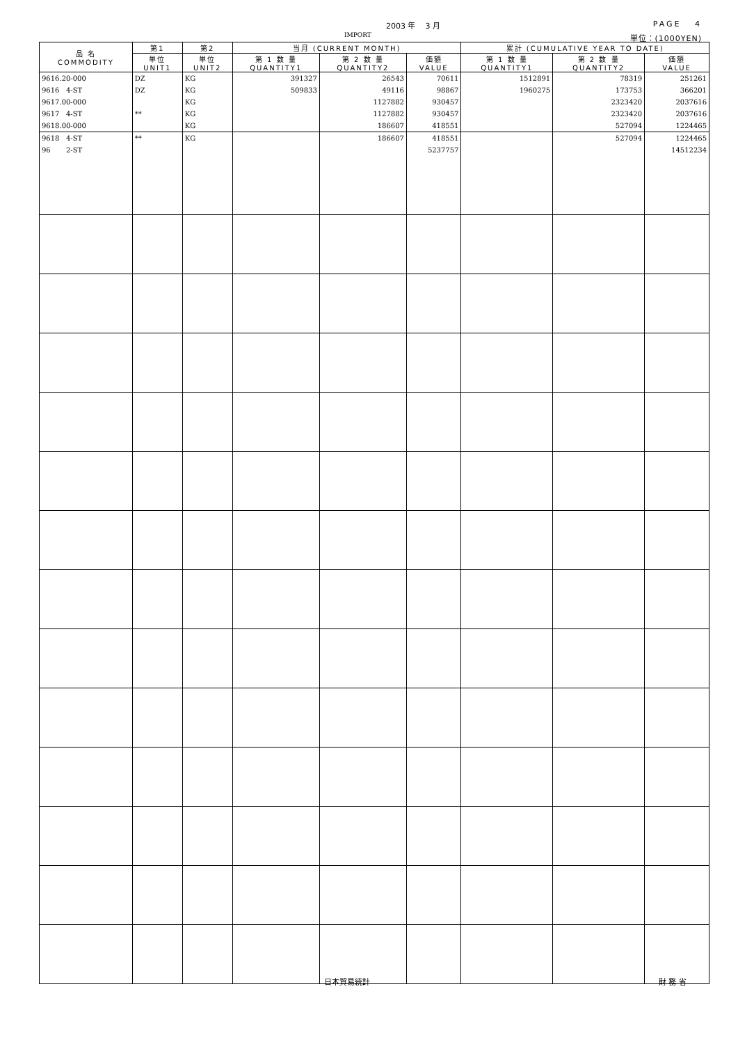2003 年 3 月 PAGE 4
IMPORT 単位：(1000YEN)
| 品 名 COMMODITY | 第1 | 第2 | 当月 (CURRENT MONTH) | | | 累計 (CUMULATIVE YEAR TO DATE) | | |
| --- | --- | --- | --- | --- | --- | --- | --- | --- |
| | 単位 UNIT1 | 単位 UNIT2 | 第 1 数 量 QUANTITY1 | 第 2 数 量 QUANTITY2 | 価額 VALUE | 第 1 数 量 QUANTITY1 | 第 2 数 量 QUANTITY2 | 価額 VALUE |
| 9616.20-000 | DZ | KG | 391327 | 26543 | 70611 | 1512891 | 78319 | 251261 |
| 9616 4-ST | DZ | KG | 509833 | 49116 | 98867 | 1960275 | 173753 | 366201 |
| 9617.00-000 | | KG | | 1127882 | 930457 | | 2323420 | 2037616 |
| 9617 4-ST | ** | KG | | 1127882 | 930457 | | 2323420 | 2037616 |
| 9618.00-000 | | KG | | 186607 | 418551 | | 527094 | 1224465 |
| 9618 4-ST | ** | KG | | 186607 | 418551 | | 527094 | 1224465 |
| 96 2-ST | | | | | 5237757 | | | 14512234 |
日本貿易統計 財 務 省